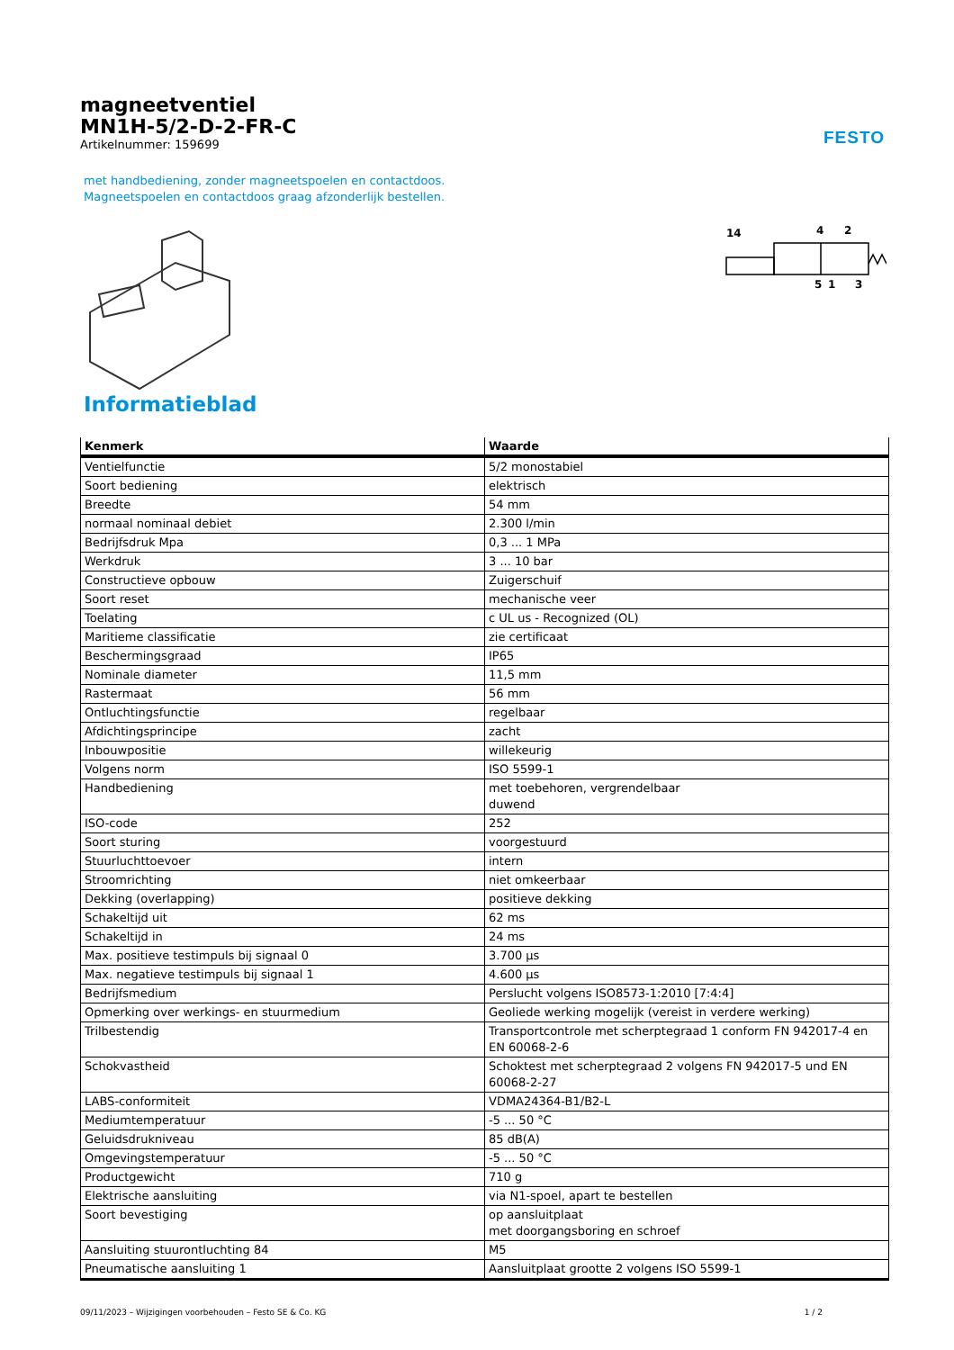magneetventiel
MN1H-5/2-D-2-FR-C
Artikelnummer: 159699
FESTO
met handbediening, zonder magneetspoelen en contactdoos.
Magneetspoelen en contactdoos graag afzonderlijk bestellen.
14
4
2
5
1
3
Informatieblad
| Kenmerk | Waarde |
| --- | --- |
| Ventielfunctie | 5/2 monostabiel |
| Soort bediening | elektrisch |
| Breedte | 54 mm |
| normaal nominaal debiet | 2.300 l/min |
| Bedrijfsdruk Mpa | 0,3 ... 1 MPa |
| Werkdruk | 3 ... 10 bar |
| Constructieve opbouw | Zuigerschuif |
| Soort reset | mechanische veer |
| Toelating | c UL us - Recognized (OL) |
| Maritieme classificatie | zie certificaat |
| Beschermingsgraad | IP65 |
| Nominale diameter | 11,5 mm |
| Rastermaat | 56 mm |
| Ontluchtingsfunctie | regelbaar |
| Afdichtingsprincipe | zacht |
| Inbouwpositie | willekeurig |
| Volgens norm | ISO 5599-1 |
| Handbediening | met toebehoren, vergrendelbaar duwend |
| ISO-code | 252 |
| Soort sturing | voorgestuurd |
| Stuurluchttoevoer | intern |
| Stroomrichting | niet omkeerbaar |
| Dekking (overlapping) | positieve dekking |
| Schakeltijd uit | 62 ms |
| Schakeltijd in | 24 ms |
| Max. positieve testimpuls bij signaal 0 | 3.700 µs |
| Max. negatieve testimpuls bij signaal 1 | 4.600 µs |
| Bedrijfsmedium | Perslucht volgens ISO8573-1:2010 [7:4:4] |
| Opmerking over werkings- en stuurmedium | Geoliede werking mogelijk (vereist in verdere werking) |
| Trilbestendig | Transportcontrole met scherptegraad 1 conform FN 942017-4 en EN 60068-2-6 |
| Schokvastheid | Schoktest met scherptegraad 2 volgens FN 942017-5 und EN 60068-2-27 |
| LABS-conformiteit | VDMA24364-B1/B2-L |
| Mediumtemperatuur | -5 ... 50 °C |
| Geluidsdrukniveau | 85 dB(A) |
| Omgevingstemperatuur | -5 ... 50 °C |
| Productgewicht | 710 g |
| Elektrische aansluiting | via N1-spoel, apart te bestellen |
| Soort bevestiging | op aansluitplaat met doorgangsboring en schroef |
| Aansluiting stuurontluchting 84 | M5 |
| Pneumatische aansluiting 1 | Aansluitplaat grootte 2 volgens ISO 5599-1 |
09/11/2023 – Wijzigingen voorbehouden – Festo SE & Co. KG 1 / 2